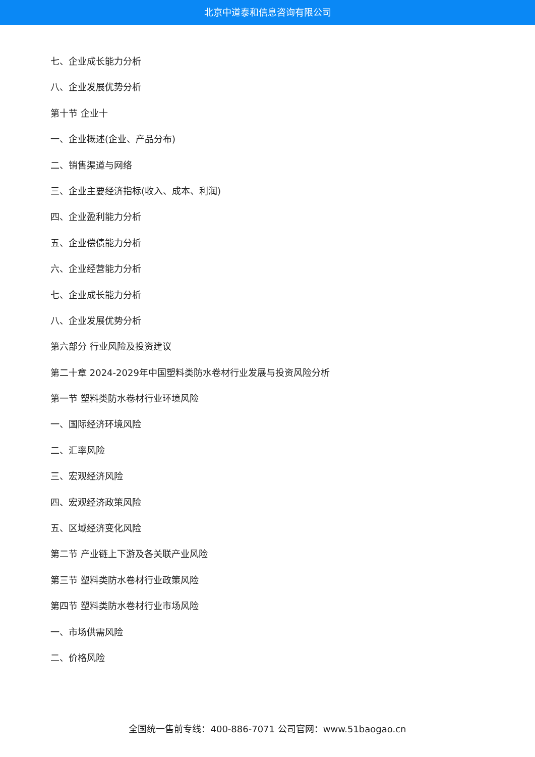北京中道泰和信息咨询有限公司
七、企业成长能力分析
八、企业发展优势分析
第十节 企业十
一、企业概述(企业、产品分布)
二、销售渠道与网络
三、企业主要经济指标(收入、成本、利润)
四、企业盈利能力分析
五、企业偿债能力分析
六、企业经营能力分析
七、企业成长能力分析
八、企业发展优势分析
第六部分 行业风险及投资建议
第二十章 2024-2029年中国塑料类防水卷材行业发展与投资风险分析
第一节 塑料类防水卷材行业环境风险
一、国际经济环境风险
二、汇率风险
三、宏观经济风险
四、宏观经济政策风险
五、区域经济变化风险
第二节 产业链上下游及各关联产业风险
第三节 塑料类防水卷材行业政策风险
第四节 塑料类防水卷材行业市场风险
一、市场供需风险
二、价格风险
全国统一售前专线：400-886-7071 公司官网：www.51baogao.cn